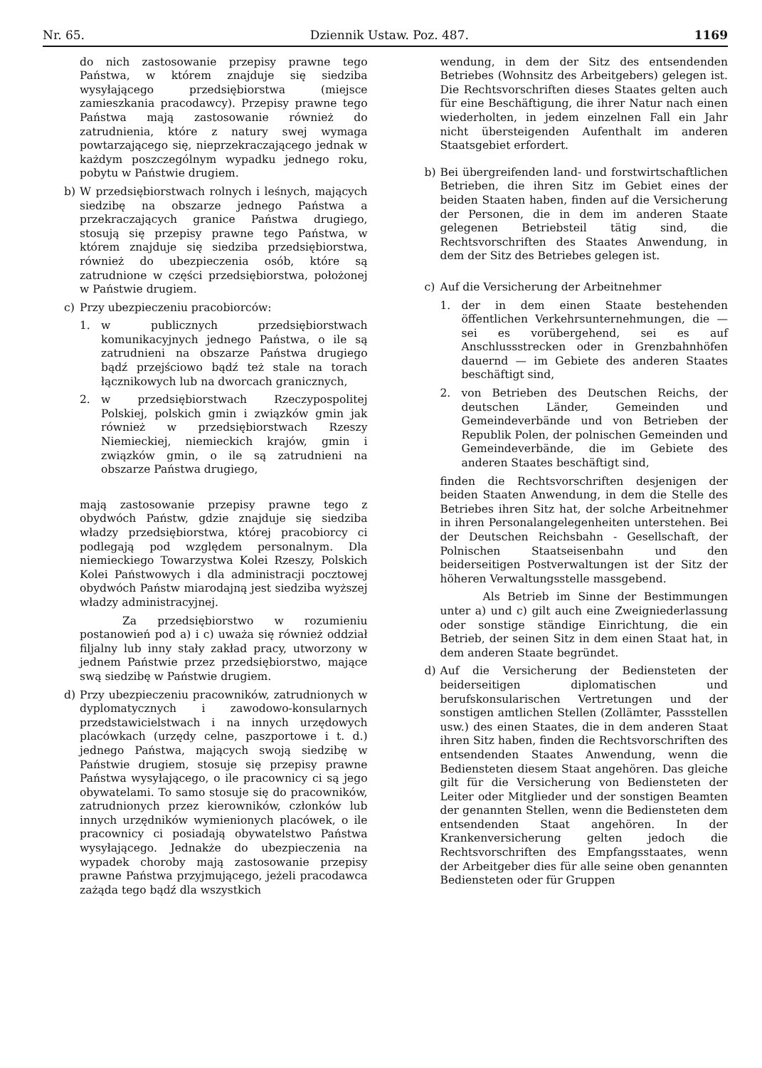Nr. 65. Dziennik Ustaw. Poz. 487. 1169
do nich zastosowanie przepisy prawne tego Państwa, w którem znajduje się siedziba wysyłającego przedsiębiorstwa (miejsce zamieszkania pracodawcy). Przepisy prawne tego Państwa mają zastosowanie również do zatrudnienia, które z natury swej wymaga powtarzającego się, nieprzekraczającego jednak w każdym poszczególnym wypadku jednego roku, pobytu w Państwie drugiem.
b) W przedsiębiorstwach rolnych i leśnych, mających siedzibę na obszarze jednego Państwa a przekraczających granice Państwa drugiego, stosują się przepisy prawne tego Państwa, w którem znajduje się siedziba przedsiębiorstwa, również do ubezpieczenia osób, które są zatrudnione w części przedsiębiorstwa, położonej w Państwie drugiem.
c) Przy ubezpieczeniu pracobiorców:
1. w publicznych przedsiębiorstwach komunikacyjnych jednego Państwa, o ile są zatrudnieni na obszarze Państwa drugiego bądź przejściowo bądź też stale na torach łącznikowych lub na dworcach granicznych,
2. w przedsiębiorstwach Rzeczypospolitej Polskiej, polskich gmin i związków gmin jak również w przedsiębiorstwach Rzeszy Niemieckiej, niemieckich krajów, gmin i związków gmin, o ile są zatrudnieni na obszarze Państwa drugiego,
mają zastosowanie przepisy prawne tego z obydwóch Państw, gdzie znajduje się siedziba władzy przedsiębiorstwa, której pracobiorcy ci podlegają pod względem personalnym. Dla niemieckiego Towarzystwa Kolei Rzeszy, Polskich Kolei Państwowych i dla administracji pocztowej obydwóch Państw miarodajną jest siedziba wyższej władzy administracyjnej.
Za przedsiębiorstwo w rozumieniu postanowień pod a) i c) uważa się również oddział filjalny lub inny stały zakład pracy, utworzony w jednem Państwie przez przedsiębiorstwo, mające swą siedzibę w Państwie drugiem.
d) Przy ubezpieczeniu pracowników, zatrudnionych w dyplomatycznych i zawodowo-konsularnych przedstawicielstwach i na innych urzędowych placówkach (urzędy celne, paszportowe i t. d.) jednego Państwa, mających swoją siedzibę w Państwie drugiem, stosuje się przepisy prawne Państwa wysyłającego, o ile pracownicy ci są jego obywatelami. To samo stosuje się do pracowników, zatrudnionych przez kierowników, członków lub innych urzędników wymienionych placówek, o ile pracownicy ci posiadają obywatelstwo Państwa wysyłającego. Jednakże do ubezpieczenia na wypadek choroby mają zastosowanie przepisy prawne Państwa przyjmującego, jeżeli pracodawca zażąda tego bądź dla wszystkich
wendung, in dem der Sitz des entsendenden Betriebes (Wohnsitz des Arbeitgebers) gelegen ist. Die Rechtsvorschriften dieses Staates gelten auch für eine Beschäftigung, die ihrer Natur nach einen wiederholten, in jedem einzelnen Fall ein Jahr nicht übersteigenden Aufenthalt im anderen Staatsgebiet erfordert.
b) Bei übergreifenden land- und forstwirtschaftlichen Betrieben, die ihren Sitz im Gebiet eines der beiden Staaten haben, finden auf die Versicherung der Personen, die in dem im anderen Staate gelegenen Betriebsteil tätig sind, die Rechtsvorschriften des Staates Anwendung, in dem der Sitz des Betriebes gelegen ist.
c) Auf die Versicherung der Arbeitnehmer
1. der in dem einen Staate bestehenden öffentlichen Verkehrsunternehmungen, die — sei es vorübergehend, sei es auf Anschlussstrecken oder in Grenzbahnhöfen dauernd — im Gebiete des anderen Staates beschäftigt sind,
2. von Betrieben des Deutschen Reichs, der deutschen Länder, Gemeinden und Gemeindeverbände und von Betrieben der Republik Polen, der polnischen Gemeinden und Gemeindeverbände, die im Gebiete des anderen Staates beschäftigt sind,
finden die Rechtsvorschriften desjenigen der beiden Staaten Anwendung, in dem die Stelle des Betriebes ihren Sitz hat, der solche Arbeitnehmer in ihren Personalangelegenheiten unterstehen. Bei der Deutschen Reichsbahn - Gesellschaft, der Polnischen Staatseisenbahn und den beiderseitigen Postverwaltungen ist der Sitz der höheren Verwaltungsstelle massgebend.
Als Betrieb im Sinne der Bestimmungen unter a) und c) gilt auch eine Zweigniederlassung oder sonstige ständige Einrichtung, die ein Betrieb, der seinen Sitz in dem einen Staat hat, in dem anderen Staate begründet.
d) Auf die Versicherung der Bediensteten der beiderseitigen diplomatischen und berufskonsularischen Vertretungen und der sonstigen amtlichen Stellen (Zollämter, Passstellen usw.) des einen Staates, die in dem anderen Staat ihren Sitz haben, finden die Rechtsvorschriften des entsendenden Staates Anwendung, wenn die Bediensteten diesem Staat angehören. Das gleiche gilt für die Versicherung von Bediensteten der Leiter oder Mitglieder und der sonstigen Beamten der genannten Stellen, wenn die Bediensteten dem entsendenden Staat angehören. In der Krankenversicherung gelten jedoch die Rechtsvorschriften des Empfangsstaates, wenn der Arbeitgeber dies für alle seine oben genannten Bediensteten oder für Gruppen